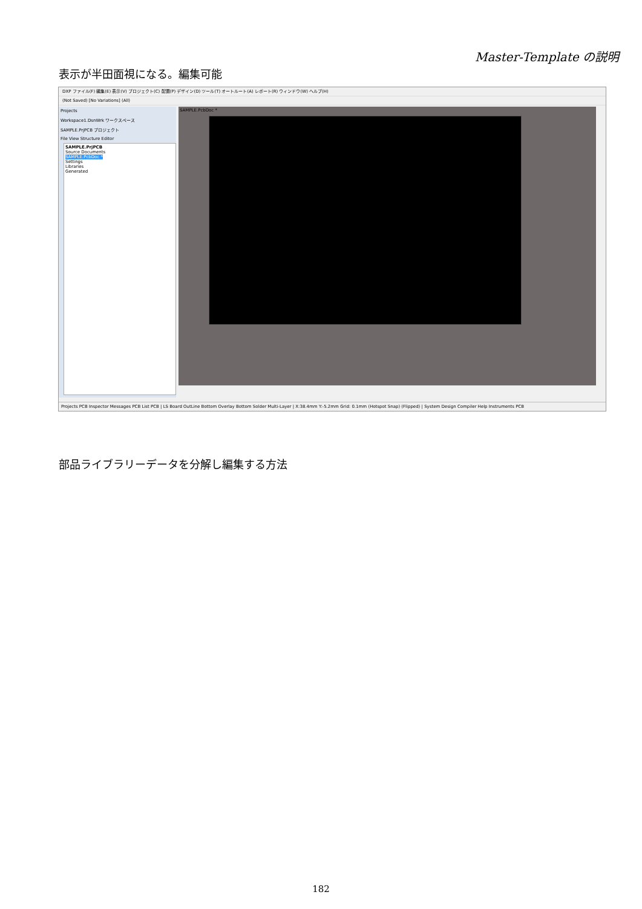Master-Template の説明
表示が半田面視になる。編集可能
DXP ファイル(F) 編集(E) 表示(V) プロジェクト(C) 配置(P) デザイン(D) ツール(T) オートルート(A) レポート(R) ウィンドウ(W) ヘルプ(H)
(Not Saved) [No Variations] (All)
Projects
Workspace1.DsnWrk ワークスペース
SAMPLE.PrjPCB プロジェクト
File View Structure Editor
SAMPLE.PrjPCB
Source Documents
SAMPLE.PcbDoc *
Settings
Libraries
Generated
SAMPLE.PcbDoc *
Projects PCB Inspector Messages PCB List PCB | LS Board OutLine Bottom Overlay Bottom Solder Multi-Layer | X:38.4mm Y:-5.2mm Grid: 0.1mm (Hotspot Snap) (Flipped) | System Design Compiler Help Instruments PCB
部品ライブラリーデータを分解し編集する方法
182